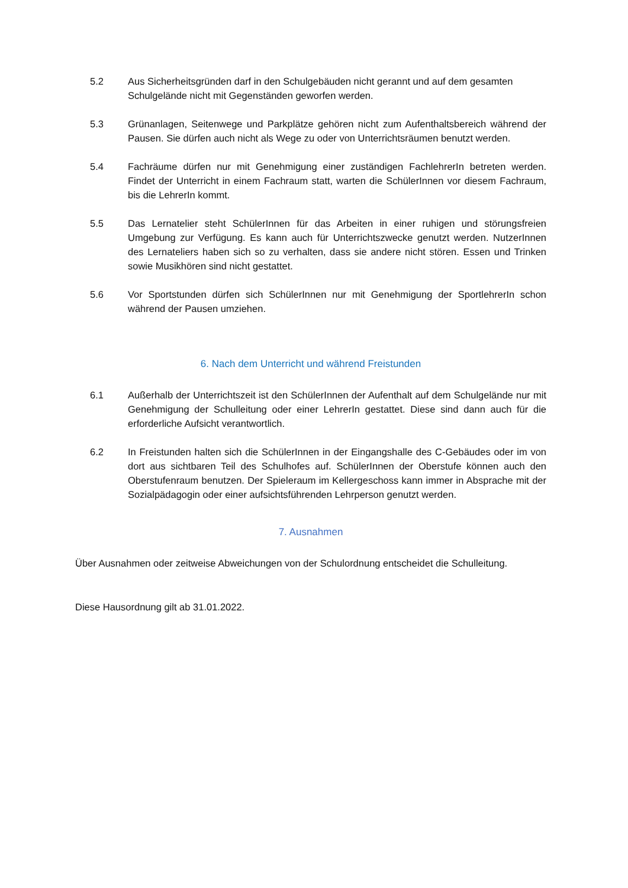5.2 Aus Sicherheitsgründen darf in den Schulgebäuden nicht gerannt und auf dem gesamten Schulgelände nicht mit Gegenständen geworfen werden.
5.3 Grünanlagen, Seitenwege und Parkplätze gehören nicht zum Aufenthaltsbereich während der Pausen. Sie dürfen auch nicht als Wege zu oder von Unterrichtsräumen benutzt werden.
5.4 Fachräume dürfen nur mit Genehmigung einer zuständigen FachlehrerIn betreten werden. Findet der Unterricht in einem Fachraum statt, warten die SchülerInnen vor diesem Fachraum, bis die LehrerIn kommt.
5.5 Das Lernatelier steht SchülerInnen für das Arbeiten in einer ruhigen und störungsfreien Umgebung zur Verfügung. Es kann auch für Unterrichtszwecke genutzt werden. NutzerInnen des Lernateliers haben sich so zu verhalten, dass sie andere nicht stören. Essen und Trinken sowie Musikhören sind nicht gestattet.
5.6 Vor Sportstunden dürfen sich SchülerInnen nur mit Genehmigung der SportlehrerIn schon während der Pausen umziehen.
6. Nach dem Unterricht und während Freistunden
6.1 Außerhalb der Unterrichtszeit ist den SchülerInnen der Aufenthalt auf dem Schulgelände nur mit Genehmigung der Schulleitung oder einer LehrerIn gestattet. Diese sind dann auch für die erforderliche Aufsicht verantwortlich.
6.2 In Freistunden halten sich die SchülerInnen in der Eingangshalle des C-Gebäudes oder im von dort aus sichtbaren Teil des Schulhofes auf. SchülerInnen der Oberstufe können auch den Oberstufenraum benutzen. Der Spieleraum im Kellergeschoss kann immer in Absprache mit der Sozialpädagogin oder einer aufsichtsführenden Lehrperson genutzt werden.
7. Ausnahmen
Über Ausnahmen oder zeitweise Abweichungen von der Schulordnung entscheidet die Schulleitung.
Diese Hausordnung gilt ab 31.01.2022.